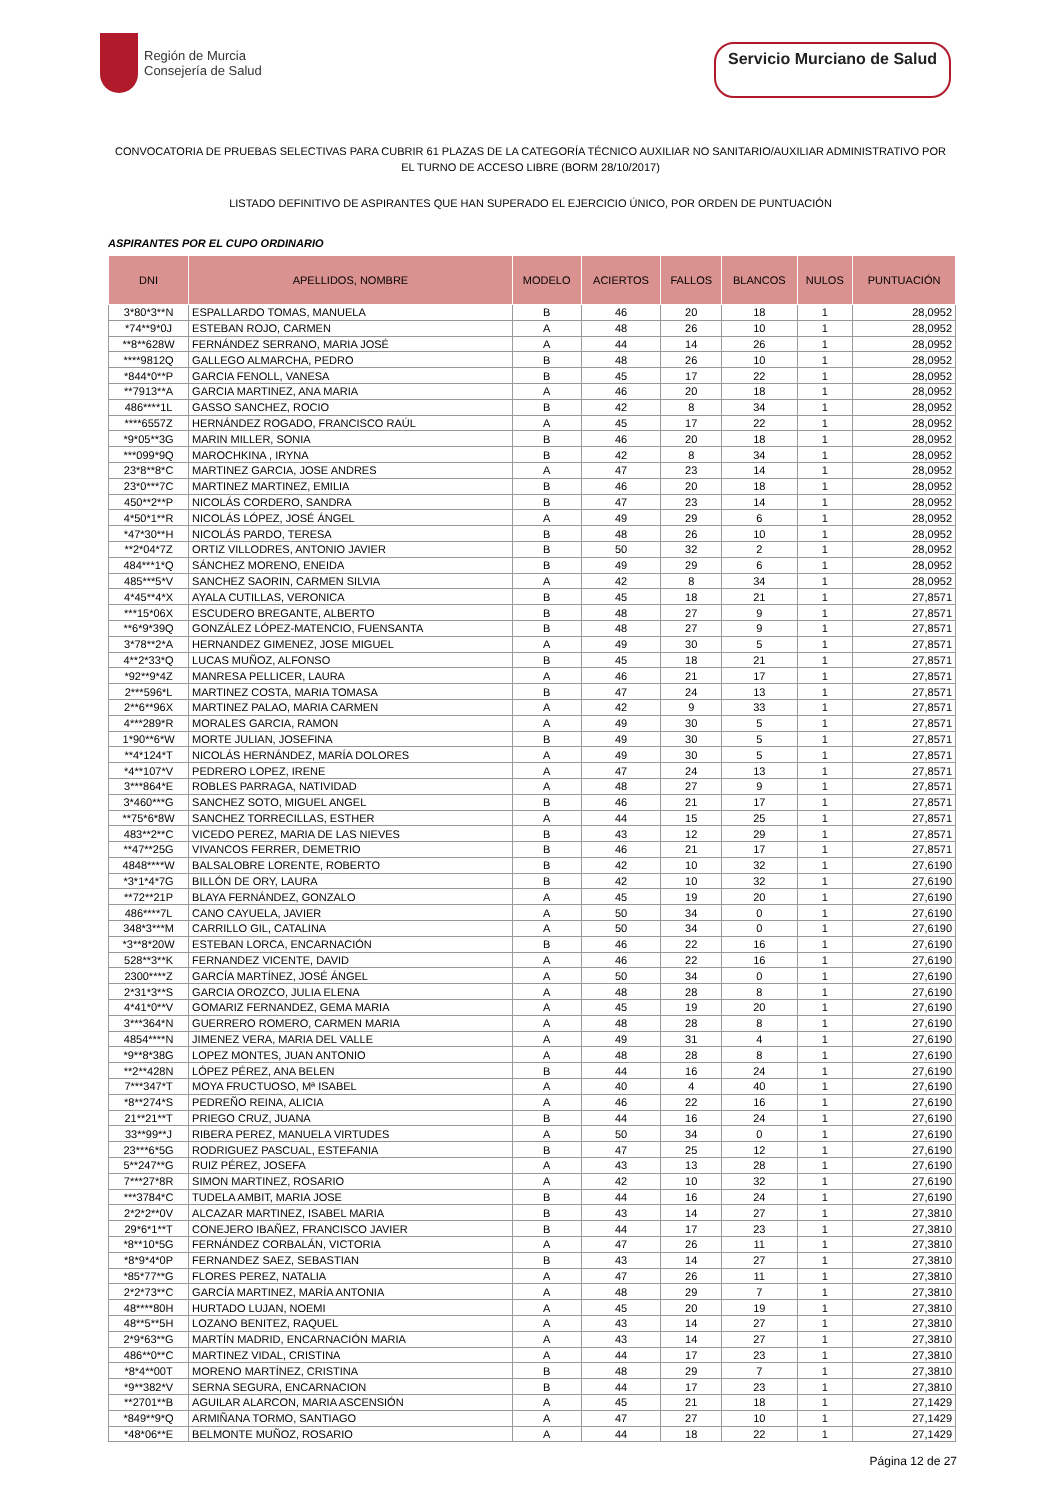Región de Murcia
Consejería de Salud
Servicio Murciano de Salud
CONVOCATORIA DE PRUEBAS SELECTIVAS PARA CUBRIR 61 PLAZAS DE LA CATEGORÍA TÉCNICO AUXILIAR NO SANITARIO/AUXILIAR ADMINISTRATIVO POR EL TURNO DE ACCESO LIBRE (BORM 28/10/2017)
LISTADO DEFINITIVO DE ASPIRANTES QUE HAN SUPERADO EL EJERCICIO ÚNICO, POR ORDEN DE PUNTUACIÓN
ASPIRANTES POR EL CUPO ORDINARIO
| DNI | APELLIDOS, NOMBRE | MODELO | ACIERTOS | FALLOS | BLANCOS | NULOS | PUNTUACIÓN |
| --- | --- | --- | --- | --- | --- | --- | --- |
| 3*80*3**N | ESPALLARDO TOMAS, MANUELA | B | 46 | 20 | 18 | 1 | 28,0952 |
| *74**9*0J | ESTEBAN ROJO, CARMEN | A | 48 | 26 | 10 | 1 | 28,0952 |
| **8**628W | FERNÁNDEZ SERRANO, MARIA JOSÉ | A | 44 | 14 | 26 | 1 | 28,0952 |
| ****9812Q | GALLEGO ALMARCHA, PEDRO | B | 48 | 26 | 10 | 1 | 28,0952 |
| *844*0**P | GARCIA FENOLL, VANESA | B | 45 | 17 | 22 | 1 | 28,0952 |
| **7913**A | GARCIA MARTINEZ, ANA MARIA | A | 46 | 20 | 18 | 1 | 28,0952 |
| 486****1L | GASSO SANCHEZ, ROCIO | B | 42 | 8 | 34 | 1 | 28,0952 |
| ****6557Z | HERNÁNDEZ ROGADO, FRANCISCO RAÚL | A | 45 | 17 | 22 | 1 | 28,0952 |
| *9*05**3G | MARIN MILLER, SONIA | B | 46 | 20 | 18 | 1 | 28,0952 |
| ***099*9Q | MAROCHKINA , IRYNA | B | 42 | 8 | 34 | 1 | 28,0952 |
| 23*8**8*C | MARTINEZ GARCIA, JOSE ANDRES | A | 47 | 23 | 14 | 1 | 28,0952 |
| 23*0***7C | MARTINEZ MARTINEZ, EMILIA | B | 46 | 20 | 18 | 1 | 28,0952 |
| 450**2**P | NICOLÁS CORDERO, SANDRA | B | 47 | 23 | 14 | 1 | 28,0952 |
| 4*50*1**R | NICOLÁS LÓPEZ, JOSÉ ÁNGEL | A | 49 | 29 | 6 | 1 | 28,0952 |
| *47*30**H | NICOLÁS PARDO, TERESA | B | 48 | 26 | 10 | 1 | 28,0952 |
| **2*04*7Z | ORTIZ VILLODRES, ANTONIO JAVIER | B | 50 | 32 | 2 | 1 | 28,0952 |
| 484***1*Q | SÁNCHEZ MORENO, ENEIDA | B | 49 | 29 | 6 | 1 | 28,0952 |
| 485***5*V | SANCHEZ SAORIN, CARMEN SILVIA | A | 42 | 8 | 34 | 1 | 28,0952 |
| 4*45**4*X | AYALA CUTILLAS, VERONICA | B | 45 | 18 | 21 | 1 | 27,8571 |
| ***15*06X | ESCUDERO BREGANTE, ALBERTO | B | 48 | 27 | 9 | 1 | 27,8571 |
| **6*9*39Q | GONZÁLEZ LÓPEZ-MATENCIO, FUENSANTA | B | 48 | 27 | 9 | 1 | 27,8571 |
| 3*78**2*A | HERNANDEZ GIMENEZ, JOSE MIGUEL | A | 49 | 30 | 5 | 1 | 27,8571 |
| 4**2*33*Q | LUCAS MUÑOZ, ALFONSO | B | 45 | 18 | 21 | 1 | 27,8571 |
| *92**9*4Z | MANRESA PELLICER, LAURA | A | 46 | 21 | 17 | 1 | 27,8571 |
| 2***596*L | MARTINEZ COSTA, MARIA TOMASA | B | 47 | 24 | 13 | 1 | 27,8571 |
| 2**6**96X | MARTINEZ PALAO, MARIA CARMEN | A | 42 | 9 | 33 | 1 | 27,8571 |
| 4***289*R | MORALES GARCIA, RAMON | A | 49 | 30 | 5 | 1 | 27,8571 |
| 1*90**6*W | MORTE JULIAN, JOSEFINA | B | 49 | 30 | 5 | 1 | 27,8571 |
| **4*124*T | NICOLÁS HERNÁNDEZ, MARÍA DOLORES | A | 49 | 30 | 5 | 1 | 27,8571 |
| *4**107*V | PEDRERO LOPEZ, IRENE | A | 47 | 24 | 13 | 1 | 27,8571 |
| 3***864*E | ROBLES PARRAGA, NATIVIDAD | A | 48 | 27 | 9 | 1 | 27,8571 |
| 3*460***G | SANCHEZ SOTO, MIGUEL ANGEL | B | 46 | 21 | 17 | 1 | 27,8571 |
| **75*6*8W | SANCHEZ TORRECILLAS, ESTHER | A | 44 | 15 | 25 | 1 | 27,8571 |
| 483**2**C | VICEDO PEREZ, MARIA DE LAS NIEVES | B | 43 | 12 | 29 | 1 | 27,8571 |
| **47**25G | VIVANCOS FERRER, DEMETRIO | B | 46 | 21 | 17 | 1 | 27,8571 |
| 4848****W | BALSALOBRE LORENTE, ROBERTO | B | 42 | 10 | 32 | 1 | 27,6190 |
| *3*1*4*7G | BILLÓN DE ORY, LAURA | B | 42 | 10 | 32 | 1 | 27,6190 |
| **72**21P | BLAYA FERNÁNDEZ, GONZALO | A | 45 | 19 | 20 | 1 | 27,6190 |
| 486****7L | CANO CAYUELA, JAVIER | A | 50 | 34 | 0 | 1 | 27,6190 |
| 348*3***M | CARRILLO GIL, CATALINA | A | 50 | 34 | 0 | 1 | 27,6190 |
| *3**8*20W | ESTEBAN LORCA, ENCARNACIÓN | B | 46 | 22 | 16 | 1 | 27,6190 |
| 528**3**K | FERNANDEZ VICENTE, DAVID | A | 46 | 22 | 16 | 1 | 27,6190 |
| 2300****Z | GARCÍA MARTÍNEZ, JOSÉ ÁNGEL | A | 50 | 34 | 0 | 1 | 27,6190 |
| 2*31*3**S | GARCIA OROZCO, JULIA ELENA | A | 48 | 28 | 8 | 1 | 27,6190 |
| 4*41*0**V | GOMARIZ FERNANDEZ, GEMA MARIA | A | 45 | 19 | 20 | 1 | 27,6190 |
| 3***364*N | GUERRERO ROMERO, CARMEN MARIA | A | 48 | 28 | 8 | 1 | 27,6190 |
| 4854****N | JIMENEZ VERA, MARIA DEL VALLE | A | 49 | 31 | 4 | 1 | 27,6190 |
| *9**8*38G | LOPEZ MONTES, JUAN ANTONIO | A | 48 | 28 | 8 | 1 | 27,6190 |
| **2**428N | LÓPEZ PÉREZ, ANA BELEN | B | 44 | 16 | 24 | 1 | 27,6190 |
| 7***347*T | MOYA FRUCTUOSO, Mª ISABEL | A | 40 | 4 | 40 | 1 | 27,6190 |
| *8**274*S | PEDREÑO REINA, ALICIA | A | 46 | 22 | 16 | 1 | 27,6190 |
| 21**21**T | PRIEGO CRUZ, JUANA | B | 44 | 16 | 24 | 1 | 27,6190 |
| 33**99**J | RIBERA PEREZ, MANUELA VIRTUDES | A | 50 | 34 | 0 | 1 | 27,6190 |
| 23***6*5G | RODRIGUEZ PASCUAL, ESTEFANIA | B | 47 | 25 | 12 | 1 | 27,6190 |
| 5**247**G | RUIZ PÉREZ, JOSEFA | A | 43 | 13 | 28 | 1 | 27,6190 |
| 7***27*8R | SIMON MARTINEZ, ROSARIO | A | 42 | 10 | 32 | 1 | 27,6190 |
| ***3784*C | TUDELA AMBIT, MARIA JOSE | B | 44 | 16 | 24 | 1 | 27,6190 |
| 2*2*2**0V | ALCAZAR MARTINEZ, ISABEL MARIA | B | 43 | 14 | 27 | 1 | 27,3810 |
| 29*6*1**T | CONEJERO IBAÑEZ, FRANCISCO JAVIER | B | 44 | 17 | 23 | 1 | 27,3810 |
| *8**10*5G | FERNÁNDEZ CORBALÁN, VICTORIA | A | 47 | 26 | 11 | 1 | 27,3810 |
| *8*9*4*0P | FERNANDEZ SAEZ, SEBASTIAN | B | 43 | 14 | 27 | 1 | 27,3810 |
| *85*77**G | FLORES PEREZ, NATALIA | A | 47 | 26 | 11 | 1 | 27,3810 |
| 2*2*73**C | GARCÍA MARTINEZ, MARÍA ANTONIA | A | 48 | 29 | 7 | 1 | 27,3810 |
| 48****80H | HURTADO LUJAN, NOEMI | A | 45 | 20 | 19 | 1 | 27,3810 |
| 48**5**5H | LOZANO BENITEZ, RAQUEL | A | 43 | 14 | 27 | 1 | 27,3810 |
| 2*9*63**G | MARTÍN MADRID, ENCARNACIÓN MARIA | A | 43 | 14 | 27 | 1 | 27,3810 |
| 486**0**C | MARTINEZ VIDAL, CRISTINA | A | 44 | 17 | 23 | 1 | 27,3810 |
| *8*4**00T | MORENO MARTÍNEZ, CRISTINA | B | 48 | 29 | 7 | 1 | 27,3810 |
| *9**382*V | SERNA SEGURA, ENCARNACION | B | 44 | 17 | 23 | 1 | 27,3810 |
| **2701**B | AGUILAR ALARCON, MARIA ASCENSIÓN | A | 45 | 21 | 18 | 1 | 27,1429 |
| *849**9*Q | ARMIÑANA TORMO, SANTIAGO | A | 47 | 27 | 10 | 1 | 27,1429 |
| *48*06**E | BELMONTE MUÑOZ, ROSARIO | A | 44 | 18 | 22 | 1 | 27,1429 |
Página 12 de 27